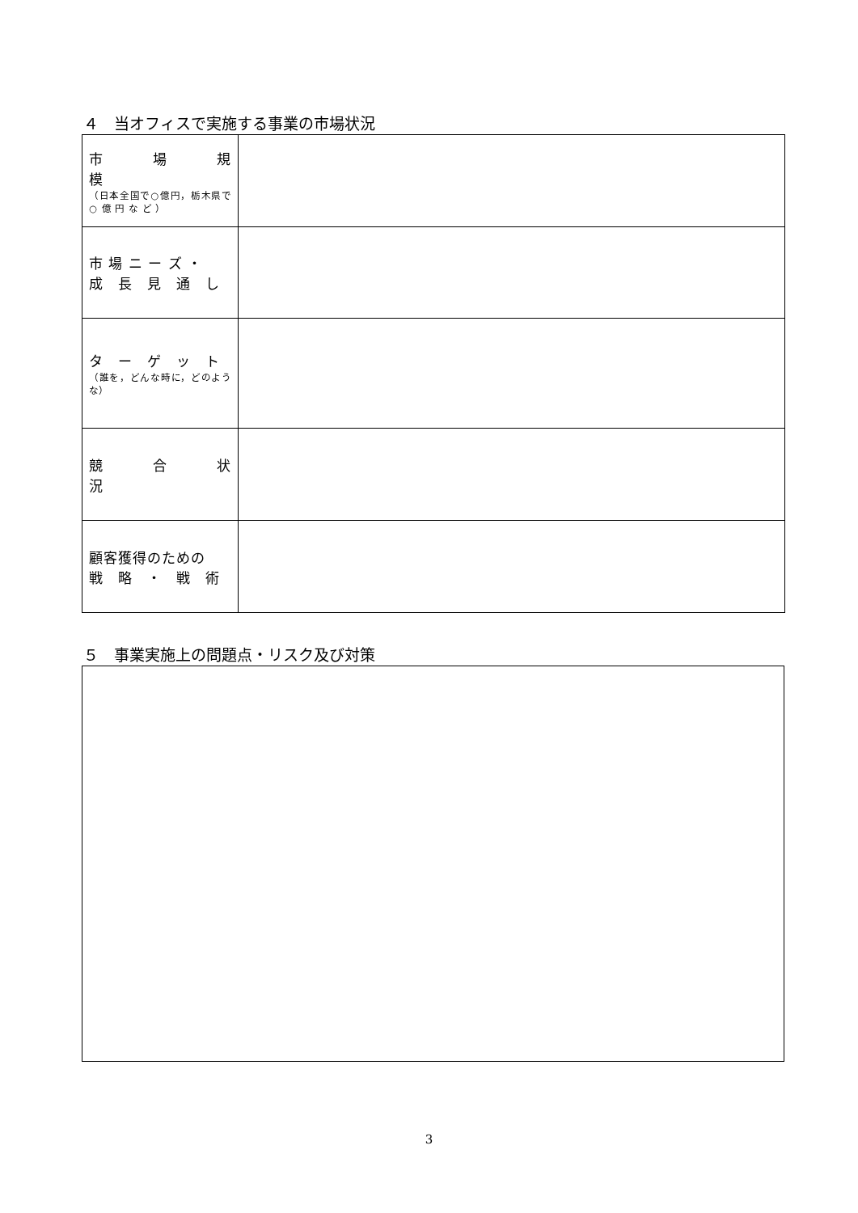４　当オフィスで実施する事業の市場状況
| 市 場 規 模 （日本全国で○億円，栃木県で ○ 億 円 な ど ） | |
| 市 場 ニ ー ズ ・ 成 長 見 通 し | |
| タ ー ゲ ッ ト （誰を，どんな時に，どのような） | |
| 競 合 状 況 | |
| 顧客獲得のための 戦 略 ・ 戦 術 | |
５　事業実施上の問題点・リスク及び対策
3